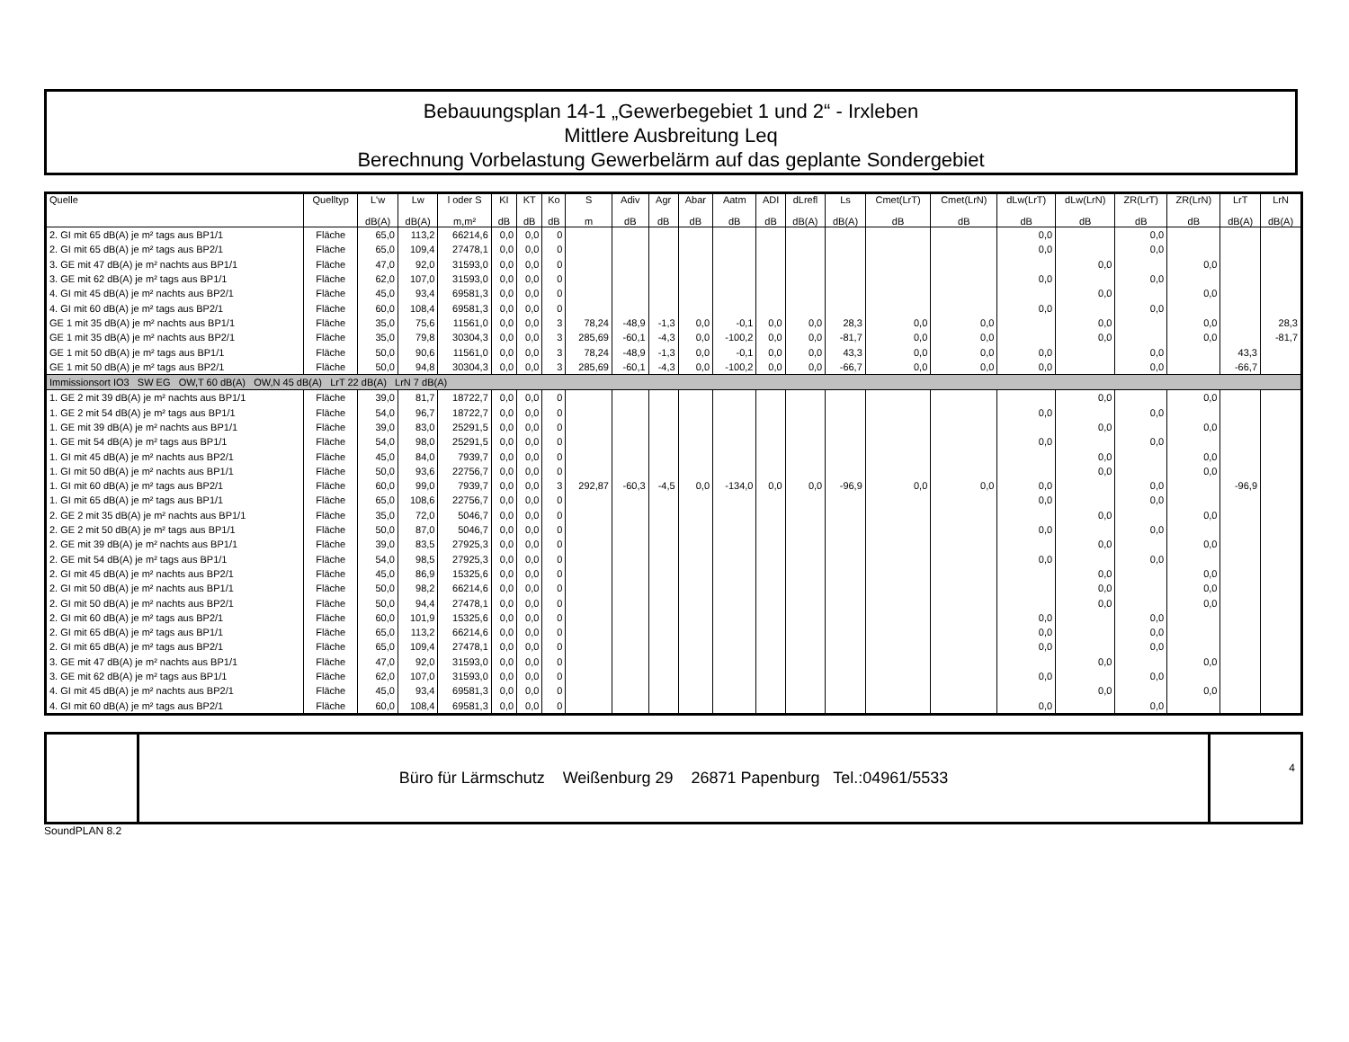Bebauungsplan 14-1 „Gewerbegebiet 1 und 2“ - Irxleben
Mittlere Ausbreitung Leq
Berechnung Vorbelastung Gewerbelärm auf das geplante Sondergebiet
| Quelle | Quelltyp | L'w dB(A) | Lw dB(A) | l oder S m,m² | KI dB | KT dB | Ko dB | S m | Adiv dB | Agr dB | Abar dB | Aatm dB | ADI dB | dLrefl dB(A) | Ls dB(A) | Cmet(LrT) dB | Cmet(LrN) dB | dLw(LrT) dB | dLw(LrN) dB | ZR(LrT) dB | ZR(LrN) dB | LrT dB(A) | LrN dB(A) |
| --- | --- | --- | --- | --- | --- | --- | --- | --- | --- | --- | --- | --- | --- | --- | --- | --- | --- | --- | --- | --- | --- | --- | --- |
| 2. GI mit 65 dB(A) je m² tags aus BP1/1 | Fläche | 65,0 | 113,2 | 66214,6 | 0,0 | 0,0 | 0 | | | | | | | | | | | 0,0 | | 0,0 | | | |
| 2. GI mit 65 dB(A) je m² tags aus BP2/1 | Fläche | 65,0 | 109,4 | 27478,1 | 0,0 | 0,0 | 0 | | | | | | | | | | | 0,0 | | 0,0 | | | |
| 3. GE mit 47 dB(A) je m² nachts aus BP1/1 | Fläche | 47,0 | 92,0 | 31593,0 | 0,0 | 0,0 | 0 | | | | | | | | | | | | 0,0 | | 0,0 | | |
| 3. GE mit 62 dB(A) je m² tags aus BP1/1 | Fläche | 62,0 | 107,0 | 31593,0 | 0,0 | 0,0 | 0 | | | | | | | | | | | 0,0 | | 0,0 | | | |
| 4. GI mit 45 dB(A) je m² nachts aus BP2/1 | Fläche | 45,0 | 93,4 | 69581,3 | 0,0 | 0,0 | 0 | | | | | | | | | | | | 0,0 | | 0,0 | | |
| 4. GI mit 60 dB(A) je m² tags aus BP2/1 | Fläche | 60,0 | 108,4 | 69581,3 | 0,0 | 0,0 | 0 | | | | | | | | | | | 0,0 | | 0,0 | | | |
| GE 1 mit 35 dB(A) je m² nachts aus BP1/1 | Fläche | 35,0 | 75,6 | 11561,0 | 0,0 | 0,0 | 3 | 78,24 | -48,9 | -1,3 | 0,0 | -0,1 | 0,0 | 0,0 | 28,3 | 0,0 | 0,0 | | 0,0 | | 0,0 | | 28,3 |
| GE 1 mit 35 dB(A) je m² nachts aus BP2/1 | Fläche | 35,0 | 79,8 | 30304,3 | 0,0 | 0,0 | 3 | 285,69 | -60,1 | -4,3 | 0,0 | -100,2 | 0,0 | 0,0 | -81,7 | 0,0 | 0,0 | | 0,0 | | 0,0 | | -81,7 |
| GE 1 mit 50 dB(A) je m² tags aus BP1/1 | Fläche | 50,0 | 90,6 | 11561,0 | 0,0 | 0,0 | 3 | 78,24 | -48,9 | -1,3 | 0,0 | -0,1 | 0,0 | 0,0 | 43,3 | 0,0 | 0,0 | 0,0 | | 0,0 | | 43,3 | |
| GE 1 mit 50 dB(A) je m² tags aus BP2/1 | Fläche | 50,0 | 94,8 | 30304,3 | 0,0 | 0,0 | 3 | 285,69 | -60,1 | -4,3 | 0,0 | -100,2 | 0,0 | 0,0 | -66,7 | 0,0 | 0,0 | 0,0 | | 0,0 | | -66,7 | |
| Immissionsort IO3 SW EG OW,T 60 dB(A) OW,N 45 dB(A) LrT 22 dB(A) LrN 7 dB(A) | | | | | | | | | | | | | | | | | | | | | | | |
| 1. GE 2 mit 39 dB(A) je m² nachts aus BP1/1 | Fläche | 39,0 | 81,7 | 18722,7 | 0,0 | 0,0 | 0 | | | | | | | | | | | | 0,0 | | 0,0 | | |
| 1. GE 2 mit 54 dB(A) je m² tags aus BP1/1 | Fläche | 54,0 | 96,7 | 18722,7 | 0,0 | 0,0 | 0 | | | | | | | | | | | 0,0 | | 0,0 | | | |
| 1. GE mit 39 dB(A) je m² nachts aus BP1/1 | Fläche | 39,0 | 83,0 | 25291,5 | 0,0 | 0,0 | 0 | | | | | | | | | | | | 0,0 | | 0,0 | | |
| 1. GE mit 54 dB(A) je m² tags aus BP1/1 | Fläche | 54,0 | 98,0 | 25291,5 | 0,0 | 0,0 | 0 | | | | | | | | | | | 0,0 | | 0,0 | | | |
| 1. GI mit 45 dB(A) je m² nachts aus BP2/1 | Fläche | 45,0 | 84,0 | 7939,7 | 0,0 | 0,0 | 0 | | | | | | | | | | | | 0,0 | | 0,0 | | |
| 1. GI mit 50 dB(A) je m² nachts aus BP1/1 | Fläche | 50,0 | 93,6 | 22756,7 | 0,0 | 0,0 | 0 | | | | | | | | | | | | 0,0 | | 0,0 | | |
| 1. GI mit 60 dB(A) je m² tags aus BP2/1 | Fläche | 60,0 | 99,0 | 7939,7 | 0,0 | 0,0 | 3 | 292,87 | -60,3 | -4,5 | 0,0 | -134,0 | 0,0 | 0,0 | -96,9 | 0,0 | 0,0 | 0,0 | | 0,0 | | -96,9 | |
| 1. GI mit 65 dB(A) je m² tags aus BP1/1 | Fläche | 65,0 | 108,6 | 22756,7 | 0,0 | 0,0 | 0 | | | | | | | | | | | 0,0 | | 0,0 | | | |
| 2. GE 2 mit 35 dB(A) je m² nachts aus BP1/1 | Fläche | 35,0 | 72,0 | 5046,7 | 0,0 | 0,0 | 0 | | | | | | | | | | | | 0,0 | | 0,0 | | |
| 2. GE 2 mit 50 dB(A) je m² tags aus BP1/1 | Fläche | 50,0 | 87,0 | 5046,7 | 0,0 | 0,0 | 0 | | | | | | | | | | | 0,0 | | 0,0 | | | |
| 2. GE mit 39 dB(A) je m² nachts aus BP1/1 | Fläche | 39,0 | 83,5 | 27925,3 | 0,0 | 0,0 | 0 | | | | | | | | | | | | 0,0 | | 0,0 | | |
| 2. GE mit 54 dB(A) je m² tags aus BP1/1 | Fläche | 54,0 | 98,5 | 27925,3 | 0,0 | 0,0 | 0 | | | | | | | | | | | 0,0 | | 0,0 | | | |
| 2. GI mit 45 dB(A) je m² nachts aus BP2/1 | Fläche | 45,0 | 86,9 | 15325,6 | 0,0 | 0,0 | 0 | | | | | | | | | | | | 0,0 | | 0,0 | | |
| 2. GI mit 50 dB(A) je m² nachts aus BP1/1 | Fläche | 50,0 | 98,2 | 66214,6 | 0,0 | 0,0 | 0 | | | | | | | | | | | | 0,0 | | 0,0 | | |
| 2. GI mit 50 dB(A) je m² nachts aus BP2/1 | Fläche | 50,0 | 94,4 | 27478,1 | 0,0 | 0,0 | 0 | | | | | | | | | | | | 0,0 | | 0,0 | | |
| 2. GI mit 60 dB(A) je m² tags aus BP2/1 | Fläche | 60,0 | 101,9 | 15325,6 | 0,0 | 0,0 | 0 | | | | | | | | | | | 0,0 | | 0,0 | | | |
| 2. GI mit 65 dB(A) je m² tags aus BP1/1 | Fläche | 65,0 | 113,2 | 66214,6 | 0,0 | 0,0 | 0 | | | | | | | | | | | 0,0 | | 0,0 | | | |
| 2. GI mit 65 dB(A) je m² tags aus BP2/1 | Fläche | 65,0 | 109,4 | 27478,1 | 0,0 | 0,0 | 0 | | | | | | | | | | | 0,0 | | 0,0 | | | |
| 3. GE mit 47 dB(A) je m² nachts aus BP1/1 | Fläche | 47,0 | 92,0 | 31593,0 | 0,0 | 0,0 | 0 | | | | | | | | | | | | 0,0 | | 0,0 | | |
| 3. GE mit 62 dB(A) je m² tags aus BP1/1 | Fläche | 62,0 | 107,0 | 31593,0 | 0,0 | 0,0 | 0 | | | | | | | | | | | 0,0 | | 0,0 | | | |
| 4. GI mit 45 dB(A) je m² nachts aus BP2/1 | Fläche | 45,0 | 93,4 | 69581,3 | 0,0 | 0,0 | 0 | | | | | | | | | | | | 0,0 | | 0,0 | | |
| 4. GI mit 60 dB(A) je m² tags aus BP2/1 | Fläche | 60,0 | 108,4 | 69581,3 | 0,0 | 0,0 | 0 | | | | | | | | | | | 0,0 | | 0,0 | | | |
Büro für Lärmschutz Weißenburg 29 26871 Papenburg Tel.:04961/5533
4
SoundPLAN 8.2